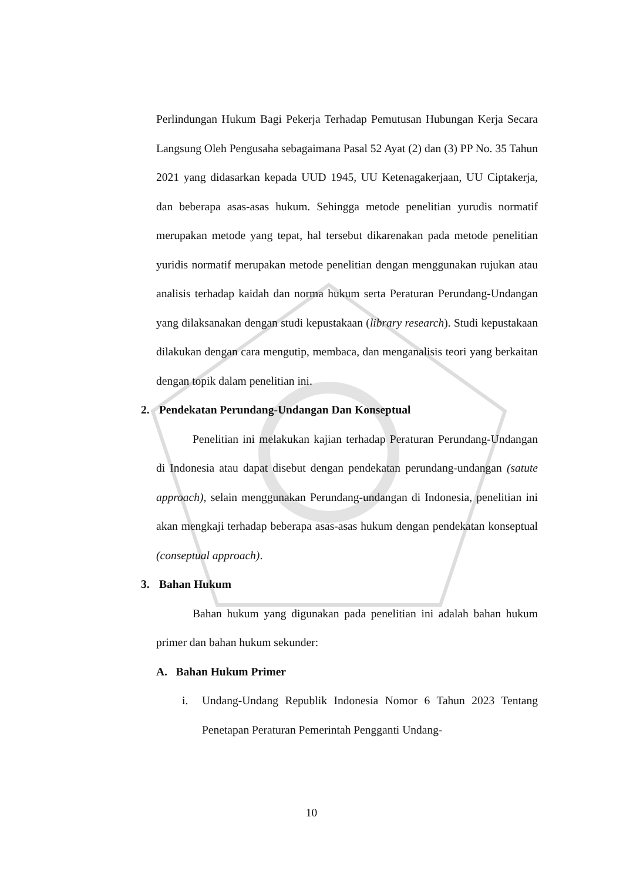Perlindungan Hukum Bagi Pekerja Terhadap Pemutusan Hubungan Kerja Secara Langsung Oleh Pengusaha sebagaimana Pasal 52 Ayat (2) dan (3) PP No. 35 Tahun 2021 yang didasarkan kepada UUD 1945, UU Ketenagakerjaan, UU Ciptakerja, dan beberapa asas-asas hukum. Sehingga metode penelitian yurudis normatif merupakan metode yang tepat, hal tersebut dikarenakan pada metode penelitian yuridis normatif merupakan metode penelitian dengan menggunakan rujukan atau analisis terhadap kaidah dan norma hukum serta Peraturan Perundang-Undangan yang dilaksanakan dengan studi kepustakaan (library research). Studi kepustakaan dilakukan dengan cara mengutip, membaca, dan menganalisis teori yang berkaitan dengan topik dalam penelitian ini.
2. Pendekatan Perundang-Undangan Dan Konseptual
Penelitian ini melakukan kajian terhadap Peraturan Perundang-Undangan di Indonesia atau dapat disebut dengan pendekatan perundang-undangan (satute approach), selain menggunakan Perundang-undangan di Indonesia, penelitian ini akan mengkaji terhadap beberapa asas-asas hukum dengan pendekatan konseptual (conseptual approach).
3. Bahan Hukum
Bahan hukum yang digunakan pada penelitian ini adalah bahan hukum primer dan bahan hukum sekunder:
A. Bahan Hukum Primer
i. Undang-Undang Republik Indonesia Nomor 6 Tahun 2023 Tentang Penetapan Peraturan Pemerintah Pengganti Undang-
10